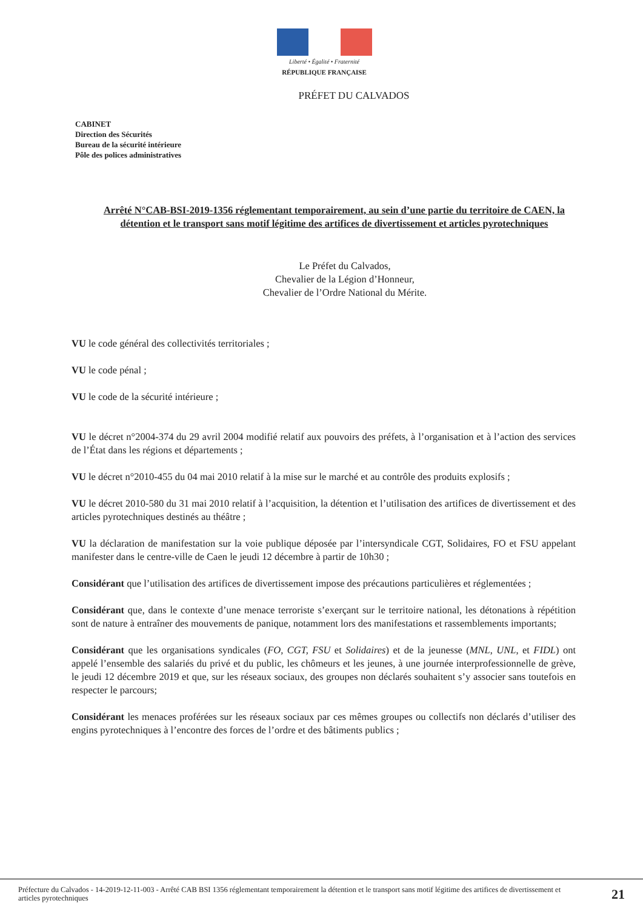Liberté • Égalité • Fraternité
RÉPUBLIQUE FRANÇAISE
PRÉFET DU CALVADOS
CABINET
Direction des Sécurités
Bureau de la sécurité intérieure
Pôle des polices administratives
Arrêté N°CAB-BSI-2019-1356 réglementant temporairement, au sein d’une partie du territoire de CAEN, la détention et le transport sans motif légitime des artifices de divertissement et articles pyrotechniques
Le Préfet du Calvados,
Chevalier de la Légion d’Honneur,
Chevalier de l’Ordre National du Mérite.
VU le code général des collectivités territoriales ;
VU le code pénal ;
VU le code de la sécurité intérieure ;
VU le décret n°2004-374 du 29 avril 2004 modifié relatif aux pouvoirs des préfets, à l’organisation et à l’action des services de l’État dans les régions et départements ;
VU le décret n°2010-455 du 04 mai 2010 relatif à la mise sur le marché et au contrôle des produits explosifs ;
VU le décret 2010-580 du 31 mai 2010 relatif à l’acquisition, la détention et l’utilisation des artifices de divertissement et des articles pyrotechniques destinés au théâtre ;
VU la déclaration de manifestation sur la voie publique déposée par l’intersyndicale CGT, Solidaires, FO et FSU appelant manifester dans le centre-ville de Caen le jeudi 12 décembre à partir de 10h30 ;
Considérant que l’utilisation des artifices de divertissement impose des précautions particulières et réglementées ;
Considérant que, dans le contexte d’une menace terroriste s’exerçant sur le territoire national, les détonations à répétition sont de nature à entraîner des mouvements de panique, notamment lors des manifestations et rassemblements importants;
Considérant que les organisations syndicales (FO, CGT, FSU et Solidaires) et de la jeunesse (MNL, UNL, et FIDL) ont appelé l’ensemble des salariés du privé et du public, les chômeurs et les jeunes, à une journée interprofessionnelle de grève, le jeudi 12 décembre 2019 et que, sur les réseaux sociaux, des groupes non déclarés souhaitent s’y associer sans toutefois en respecter le parcours;
Considérant les menaces proférées sur les réseaux sociaux par ces mêmes groupes ou collectifs non déclarés d’utiliser des engins pyrotechniques à l’encontre des forces de l’ordre et des bâtiments publics ;
Préfecture du Calvados - 14-2019-12-11-003 - Arrêté CAB BSI 1356 réglementant temporairement la détention et le transport sans motif légitime des artifices de divertissement et articles pyrotechniques
21